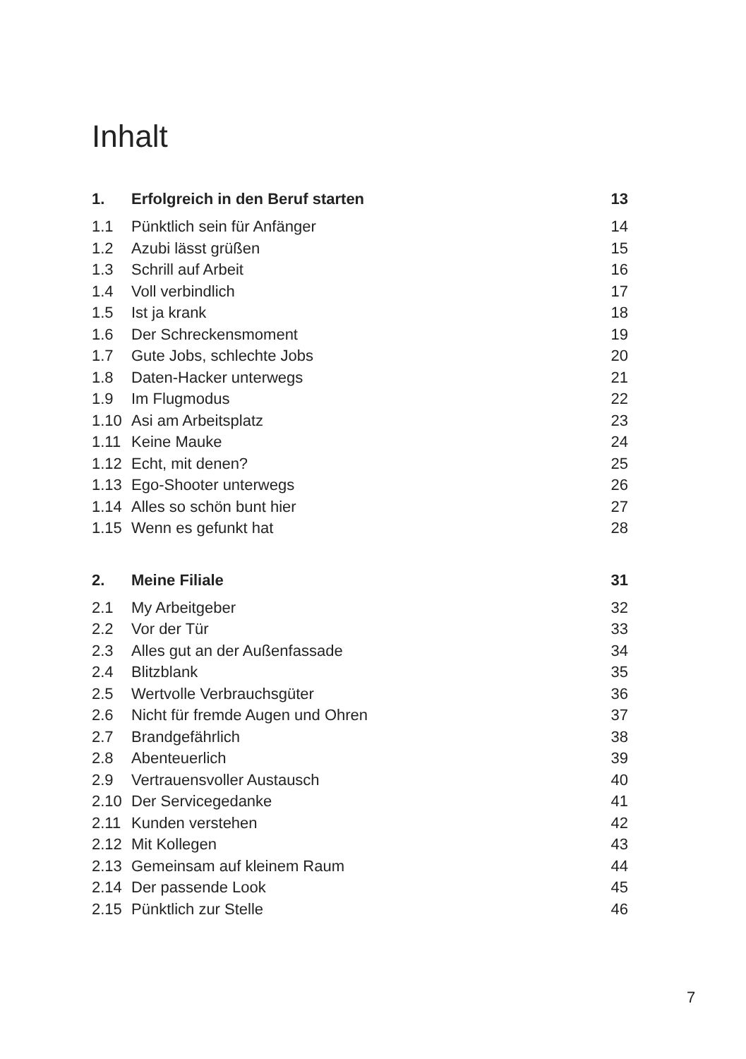Inhalt
| 1. | Erfolgreich in den Beruf starten | 13 |
| 1.1 | Pünktlich sein für Anfänger | 14 |
| 1.2 | Azubi lässt grüßen | 15 |
| 1.3 | Schrill auf Arbeit | 16 |
| 1.4 | Voll verbindlich | 17 |
| 1.5 | Ist ja krank | 18 |
| 1.6 | Der Schreckensmoment | 19 |
| 1.7 | Gute Jobs, schlechte Jobs | 20 |
| 1.8 | Daten-Hacker unterwegs | 21 |
| 1.9 | Im Flugmodus | 22 |
| 1.10 | Asi am Arbeitsplatz | 23 |
| 1.11 | Keine Mauke | 24 |
| 1.12 | Echt, mit denen? | 25 |
| 1.13 | Ego-Shooter unterwegs | 26 |
| 1.14 | Alles so schön bunt hier | 27 |
| 1.15 | Wenn es gefunkt hat | 28 |
| 2. | Meine Filiale | 31 |
| 2.1 | My Arbeitgeber | 32 |
| 2.2 | Vor der Tür | 33 |
| 2.3 | Alles gut an der Außenfassade | 34 |
| 2.4 | Blitzblank | 35 |
| 2.5 | Wertvolle Verbrauchsgüter | 36 |
| 2.6 | Nicht für fremde Augen und Ohren | 37 |
| 2.7 | Brandgefährlich | 38 |
| 2.8 | Abenteuerlich | 39 |
| 2.9 | Vertrauensvoller Austausch | 40 |
| 2.10 | Der Servicegedanke | 41 |
| 2.11 | Kunden verstehen | 42 |
| 2.12 | Mit Kollegen | 43 |
| 2.13 | Gemeinsam auf kleinem Raum | 44 |
| 2.14 | Der passende Look | 45 |
| 2.15 | Pünktlich zur Stelle | 46 |
7